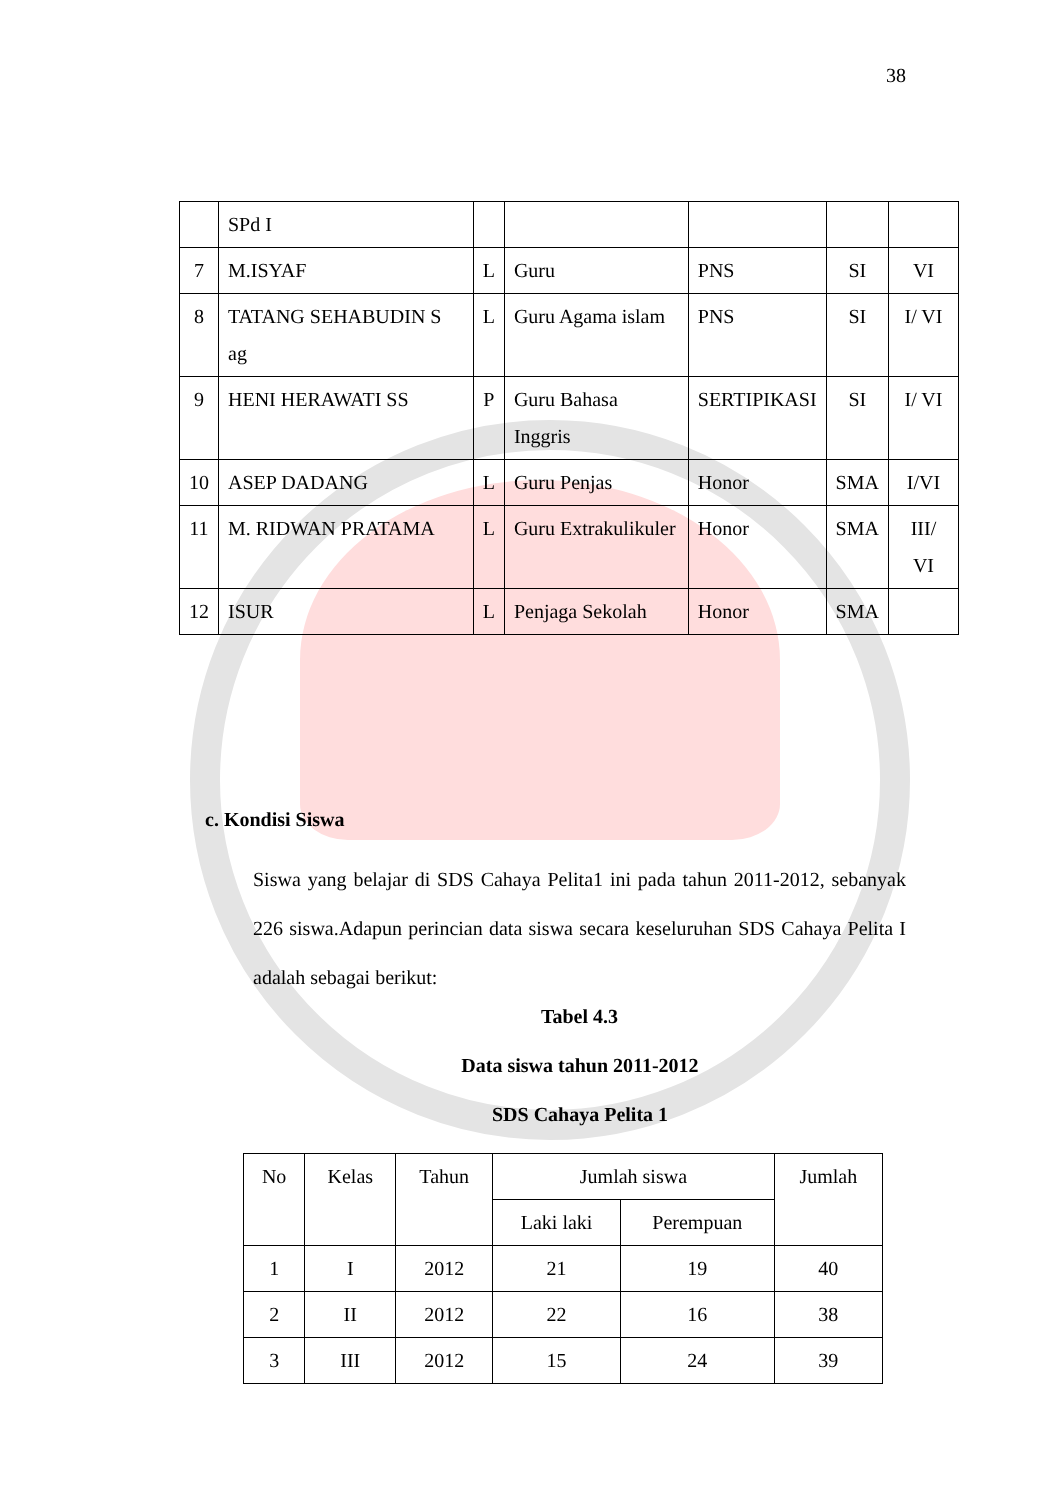38
| | SPd I | | | | | |
| 7 | M.ISYAF | L | Guru | PNS | SI | VI |
| 8 | TATANG SEHABUDIN S ag | L | Guru Agama islam | PNS | SI | I/ VI |
| 9 | HENI HERAWATI SS | P | Guru Bahasa Inggris | SERTIPIKASI | SI | I/ VI |
| 10 | ASEP DADANG | L | Guru Penjas | Honor | SMA | I/VI |
| 11 | M. RIDWAN PRATAMA | L | Guru Extrakulikuler | Honor | SMA | III/ VI |
| 12 | ISUR | L | Penjaga Sekolah | Honor | SMA | |
c. Kondisi Siswa
Siswa yang belajar di SDS Cahaya Pelita1 ini pada tahun 2011-2012, sebanyak 226 siswa.Adapun perincian data siswa secara keseluruhan SDS Cahaya Pelita I adalah sebagai berikut:
Tabel 4.3
Data siswa tahun 2011-2012
SDS Cahaya Pelita 1
| No | Kelas | Tahun | Jumlah siswa | | Jumlah |
| --- | --- | --- | --- | --- | --- |
| | | | Laki laki | Perempuan | |
| 1 | I | 2012 | 21 | 19 | 40 |
| 2 | II | 2012 | 22 | 16 | 38 |
| 3 | III | 2012 | 15 | 24 | 39 |